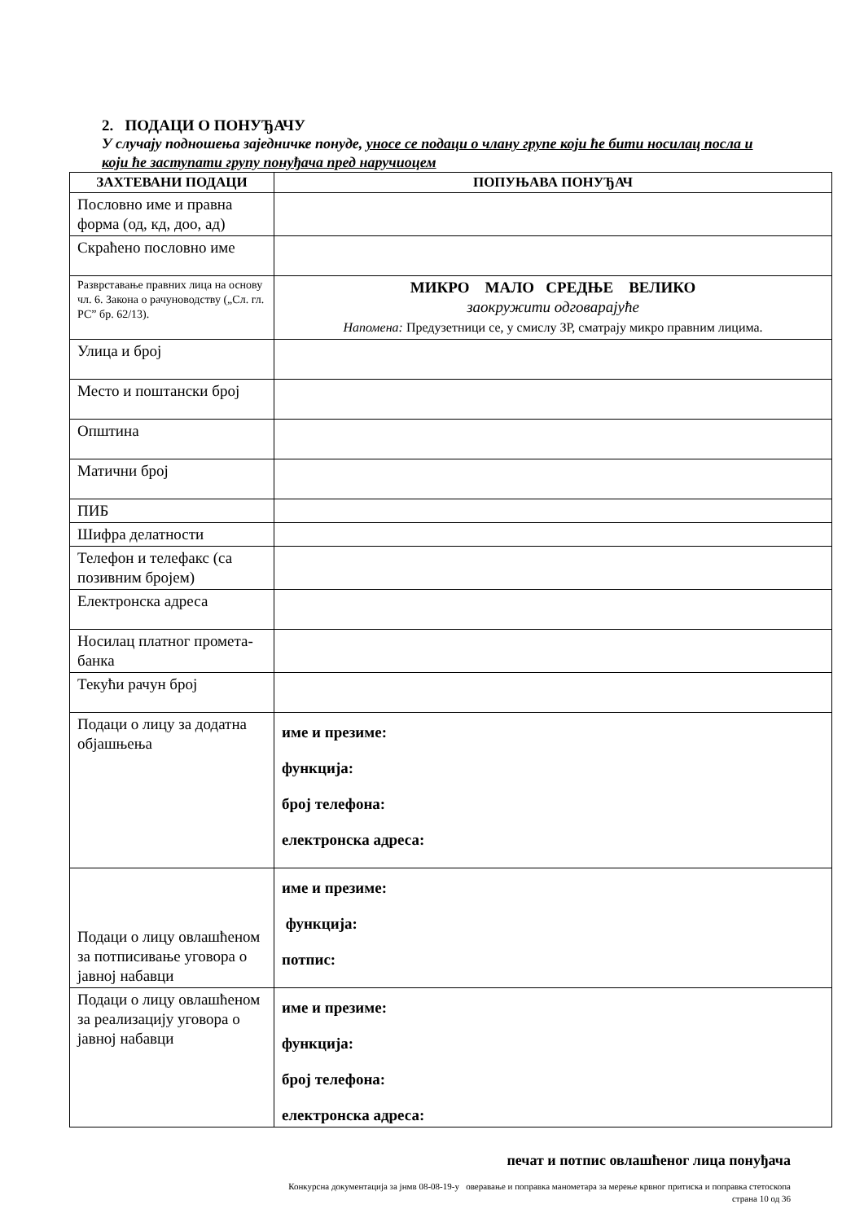2. ПОДАЦИ О ПОНУЂАЧУ
У случају подношења заједничке понуде, уносе се подаци о члану групе који ће бити носилац посла и који ће заступати групу понуђача пред наручиоцем
| ЗАХТЕВАНИ ПОДАЦИ | ПОПУЊАВА ПОНУЂАЧ |
| --- | --- |
| Пословно име и правна форма (од, кд, доо, ад) | |
| Скраћено пословно име | |
| Разврставање правних лица на основу чл. 6. Закона о рачуноводству („Сл. гл. РС” бр. 62/13). | МИКРО МАЛО СРЕДЊЕ ВЕЛИКО заокружити одговарајуће Напомена: Предузетници се, у смислу ЗР, сматрају микро правним лицима. |
| Улица и број | |
| Место и поштански број | |
| Општина | |
| Матични број | |
| ПИБ | |
| Шифра делатности | |
| Телефон и телефакс (са позивним бројем) | |
| Електронска адреса | |
| Носилац платног промета-банка | |
| Текући рачун број | |
| Подаци о лицу за додатна објашњења | име и презиме: функција: број телефона: електронска адреса: |
| Подаци о лицу овлашћеном за потписивање уговора о јавној набавци | име и презиме: функција: потпис: |
| Подаци о лицу овлашћеном за реализацију уговора о јавној набавци | име и презиме: функција: број телефона: електронска адреса: |
печат и потпис овлашћеног лица понуђача
Конкурсна документација за јнмв 08-08-19-у оверавање и поправка манометара за мерење крвног притиска и поправка стетоскопа
страна 10 од 36